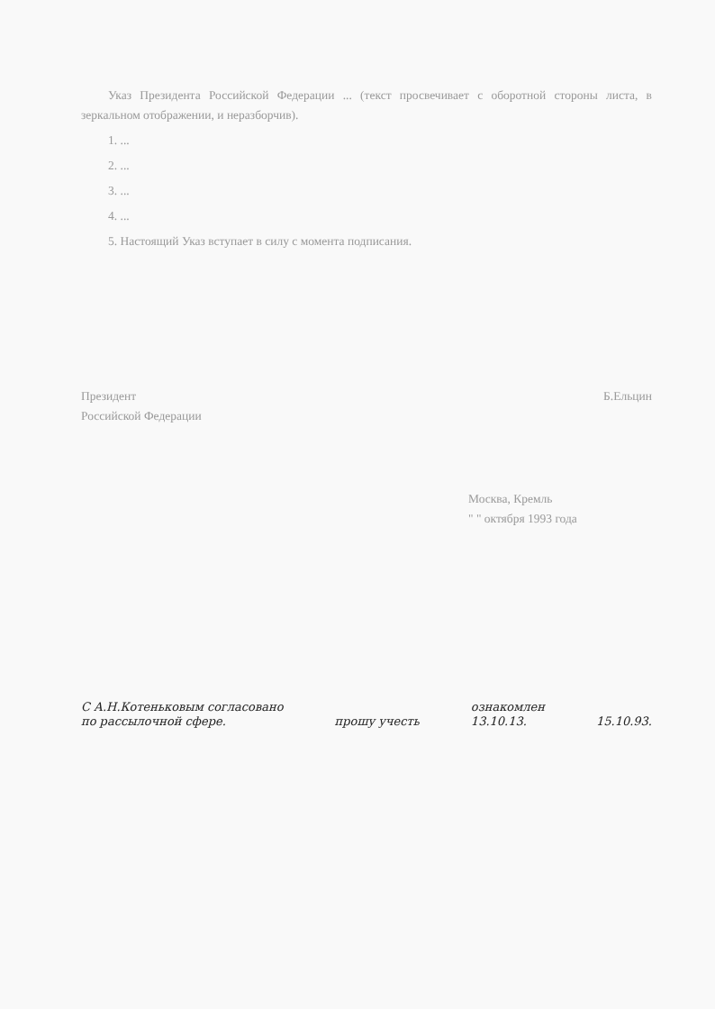Указ Президента Российской Федерации ... (текст просвечивает с оборотной стороны листа, в зеркальном отображении, и неразборчив).
1. ...
2. ...
3. ...
4. ...
5. Настоящий Указ вступает в силу с момента подписания.
Президент
Российской Федерации
Б.Ельцин
Москва, Кремль
" " октября 1993 года
С А.Н.Котеньковым согласовано
по рассылочной сфере.
прошу учесть
ознакомлен
13.10.13.
15.10.93.